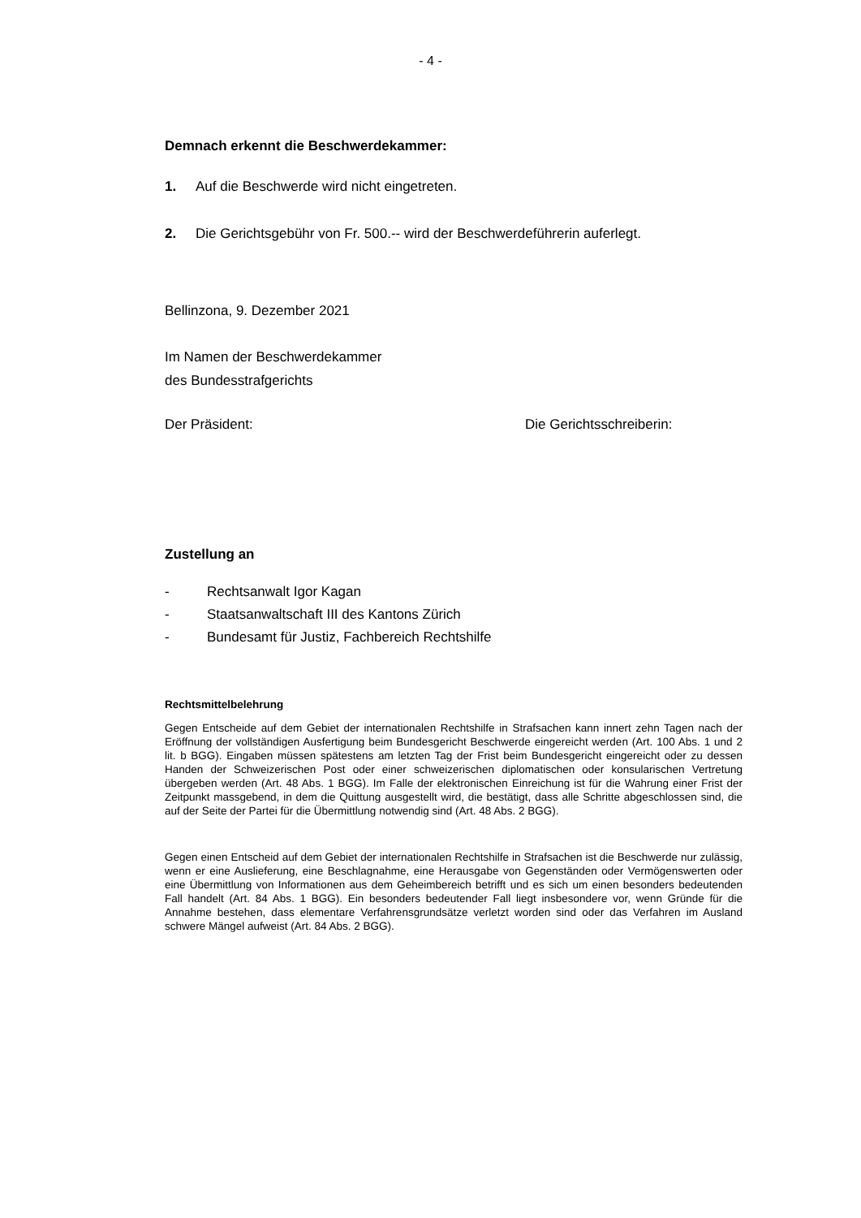- 4 -
Demnach erkennt die Beschwerdekammer:
1. Auf die Beschwerde wird nicht eingetreten.
2. Die Gerichtsgebühr von Fr. 500.-- wird der Beschwerdeführerin auferlegt.
Bellinzona, 9. Dezember 2021
Im Namen der Beschwerdekammer
des Bundesstrafgerichts
Der Präsident: Die Gerichtsschreiberin:
Zustellung an
- Rechtsanwalt Igor Kagan
- Staatsanwaltschaft III des Kantons Zürich
- Bundesamt für Justiz, Fachbereich Rechtshilfe
Rechtsmittelbelehrung
Gegen Entscheide auf dem Gebiet der internationalen Rechtshilfe in Strafsachen kann innert zehn Tagen nach der Eröffnung der vollständigen Ausfertigung beim Bundesgericht Beschwerde eingereicht werden (Art. 100 Abs. 1 und 2 lit. b BGG). Eingaben müssen spätestens am letzten Tag der Frist beim Bundesgericht eingereicht oder zu dessen Handen der Schweizerischen Post oder einer schweizerischen diplomatischen oder konsularischen Vertretung übergeben werden (Art. 48 Abs. 1 BGG). Im Falle der elektronischen Einreichung ist für die Wahrung einer Frist der Zeitpunkt massgebend, in dem die Quittung ausgestellt wird, die bestätigt, dass alle Schritte abgeschlossen sind, die auf der Seite der Partei für die Übermittlung notwendig sind (Art. 48 Abs. 2 BGG).
Gegen einen Entscheid auf dem Gebiet der internationalen Rechtshilfe in Strafsachen ist die Beschwerde nur zulässig, wenn er eine Auslieferung, eine Beschlagnahme, eine Herausgabe von Gegenständen oder Vermögenswerten oder eine Übermittlung von Informationen aus dem Geheimbereich betrifft und es sich um einen besonders bedeutenden Fall handelt (Art. 84 Abs. 1 BGG). Ein besonders bedeutender Fall liegt insbesondere vor, wenn Gründe für die Annahme bestehen, dass elementare Verfahrensgrundsätze verletzt worden sind oder das Verfahren im Ausland schwere Mängel aufweist (Art. 84 Abs. 2 BGG).